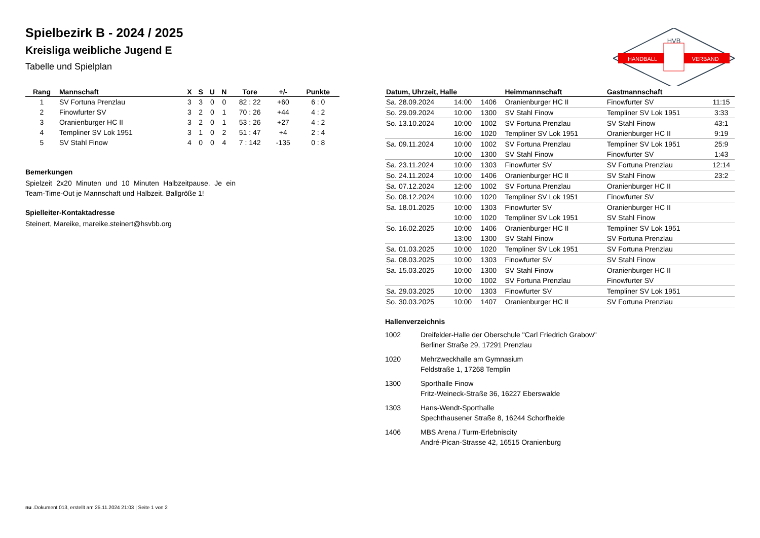HVB
HANDBALL
VERBAND
Spielbezirk B - 2024 / 2025
Kreisliga weibliche Jugend E
Tabelle und Spielplan
| Rang | Mannschaft | X | S | U | N | Tore | +/- | Punkte |
| --- | --- | --- | --- | --- | --- | --- | --- | --- |
| 1 | SV Fortuna Prenzlau | 3 | 3 | 0 | 0 | 82 : 22 | +60 | 6 : 0 |
| 2 | Finowfurter SV | 3 | 2 | 0 | 1 | 70 : 26 | +44 | 4 : 2 |
| 3 | Oranienburger HC II | 3 | 2 | 0 | 1 | 53 : 26 | +27 | 4 : 2 |
| 4 | Templiner SV Lok 1951 | 3 | 1 | 0 | 2 | 51 : 47 | +4 | 2 : 4 |
| 5 | SV Stahl Finow | 4 | 0 | 0 | 4 | 7 : 142 | -135 | 0 : 8 |
Bemerkungen
Spielzeit 2x20 Minuten und 10 Minuten Halbzeitpause. Je ein Team-Time-Out je Mannschaft und Halbzeit. Ballgröße 1!
Spielleiter-Kontaktadresse
Steinert, Mareike, mareike.steinert@hsvbb.org
| Datum, Uhrzeit, Halle | | | Heimmannschaft | Gastmannschaft | |
| --- | --- | --- | --- | --- | --- |
| Sa. 28.09.2024 | 14:00 | 1406 | Oranienburger HC II | Finowfurter SV | 11:15 |
| So. 29.09.2024 | 10:00 | 1300 | SV Stahl Finow | Templiner SV Lok 1951 | 3:33 |
| So. 13.10.2024 | 10:00 | 1002 | SV Fortuna Prenzlau | SV Stahl Finow | 43:1 |
| | 16:00 | 1020 | Templiner SV Lok 1951 | Oranienburger HC II | 9:19 |
| Sa. 09.11.2024 | 10:00 | 1002 | SV Fortuna Prenzlau | Templiner SV Lok 1951 | 25:9 |
| | 10:00 | 1300 | SV Stahl Finow | Finowfurter SV | 1:43 |
| Sa. 23.11.2024 | 10:00 | 1303 | Finowfurter SV | SV Fortuna Prenzlau | 12:14 |
| So. 24.11.2024 | 10:00 | 1406 | Oranienburger HC II | SV Stahl Finow | 23:2 |
| Sa. 07.12.2024 | 12:00 | 1002 | SV Fortuna Prenzlau | Oranienburger HC II | |
| So. 08.12.2024 | 10:00 | 1020 | Templiner SV Lok 1951 | Finowfurter SV | |
| Sa. 18.01.2025 | 10:00 | 1303 | Finowfurter SV | Oranienburger HC II | |
| | 10:00 | 1020 | Templiner SV Lok 1951 | SV Stahl Finow | |
| So. 16.02.2025 | 10:00 | 1406 | Oranienburger HC II | Templiner SV Lok 1951 | |
| | 13:00 | 1300 | SV Stahl Finow | SV Fortuna Prenzlau | |
| Sa. 01.03.2025 | 10:00 | 1020 | Templiner SV Lok 1951 | SV Fortuna Prenzlau | |
| Sa. 08.03.2025 | 10:00 | 1303 | Finowfurter SV | SV Stahl Finow | |
| Sa. 15.03.2025 | 10:00 | 1300 | SV Stahl Finow | Oranienburger HC II | |
| | 10:00 | 1002 | SV Fortuna Prenzlau | Finowfurter SV | |
| Sa. 29.03.2025 | 10:00 | 1303 | Finowfurter SV | Templiner SV Lok 1951 | |
| So. 30.03.2025 | 10:00 | 1407 | Oranienburger HC II | SV Fortuna Prenzlau | |
Hallenverzeichnis
1002 Dreifelder-Halle der Oberschule "Carl Friedrich Grabow"
Berliner Straße 29, 17291 Prenzlau
1020 Mehrzweckhalle am Gymnasium
Feldstraße 1, 17268 Templin
1300 Sporthalle Finow
Fritz-Weineck-Straße 36, 16227 Eberswalde
1303 Hans-Wendt-Sporthalle
Spechthausener Straße 8, 16244 Schorfheide
1406 MBS Arena / Turm-Erlebniscity
André-Pican-Strasse 42, 16515 Oranienburg
nu .Dokument 013, erstellt am 25.11.2024 21:03 | Seite 1 von 2